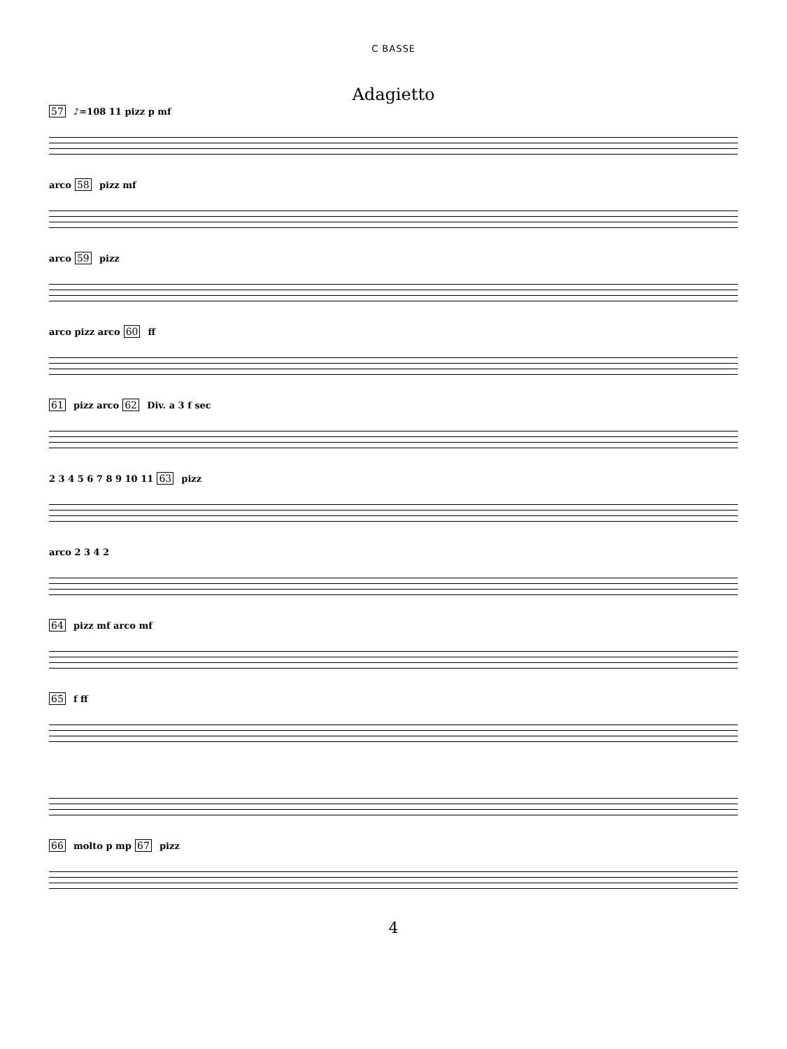C BASSE
Adagietto
57 ♪=108 11 pizz p mf
arco 58 pizz mf
arco 59 pizz
arco pizz arco 60 ff
61 pizz arco 62 Div. a 3 f sec
2 3 4 5 6 7 8 9 10 11 63 pizz
arco 2 3 4 2
64 pizz mf arco mf
65 f ff
66 molto p mp 67 pizz
4